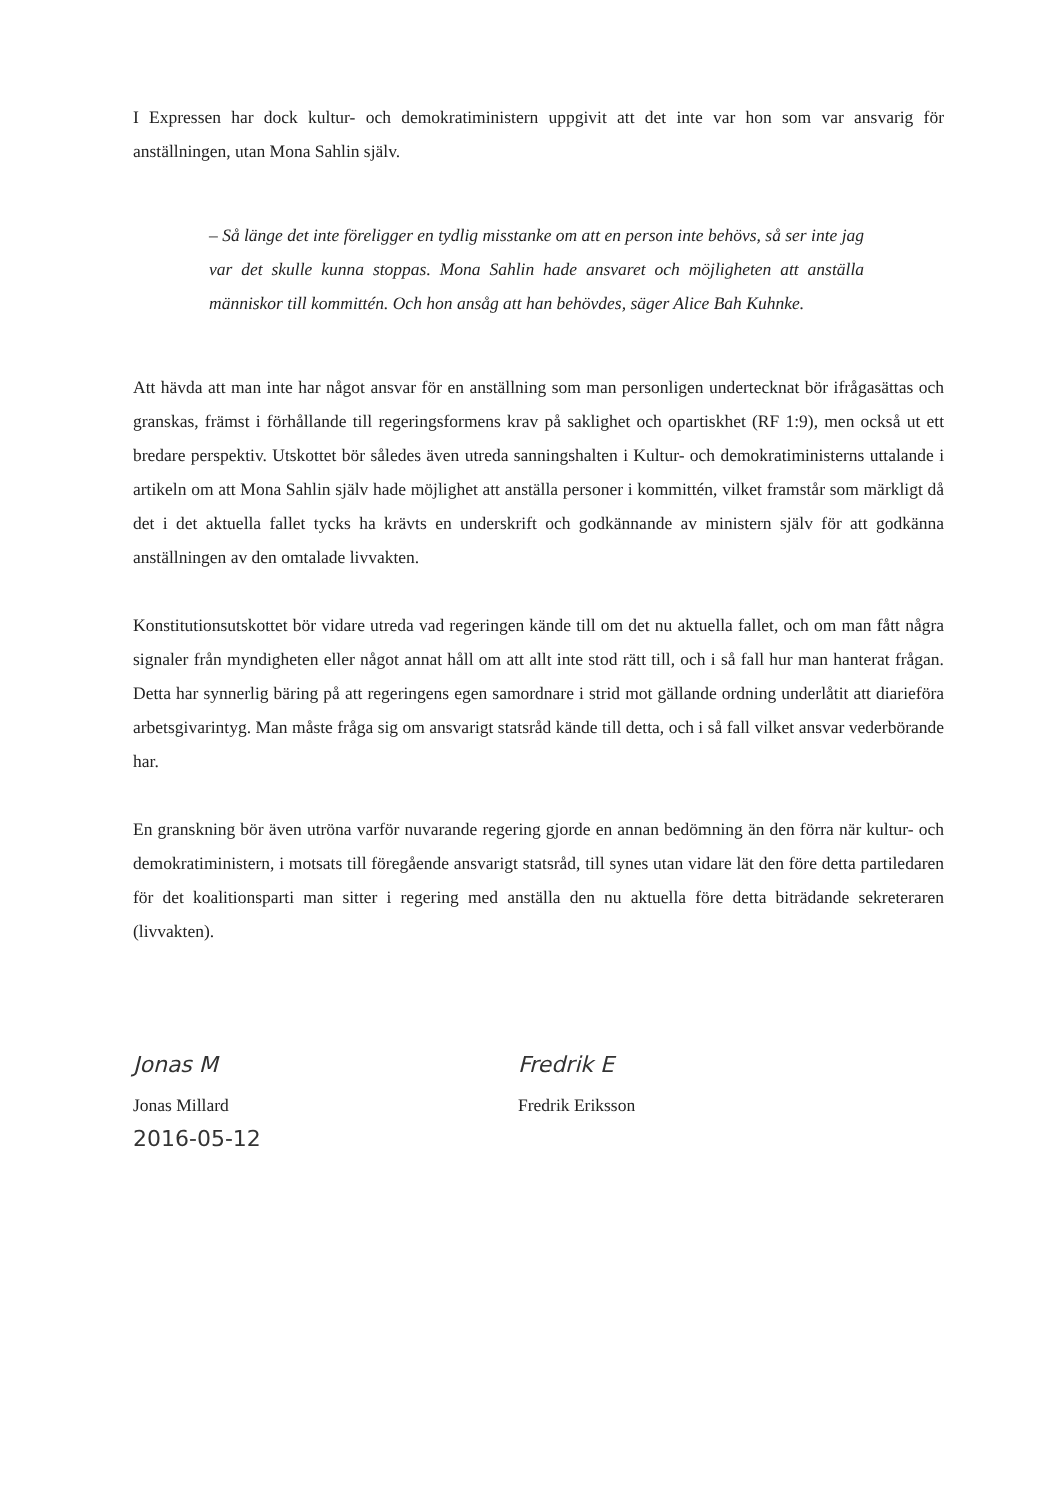I Expressen har dock kultur- och demokratiministern uppgivit att det inte var hon som var ansvarig för anställningen, utan Mona Sahlin själv.
– Så länge det inte föreligger en tydlig misstanke om att en person inte behövs, så ser inte jag var det skulle kunna stoppas. Mona Sahlin hade ansvaret och möjligheten att anställa människor till kommittén. Och hon ansåg att han behövdes, säger Alice Bah Kuhnke.
Att hävda att man inte har något ansvar för en anställning som man personligen undertecknat bör ifrågasättas och granskas, främst i förhållande till regeringsformens krav på saklighet och opartiskhet (RF 1:9), men också ut ett bredare perspektiv. Utskottet bör således även utreda sanningshalten i Kultur- och demokratiministerns uttalande i artikeln om att Mona Sahlin själv hade möjlighet att anställa personer i kommittén, vilket framstår som märkligt då det i det aktuella fallet tycks ha krävts en underskrift och godkännande av ministern själv för att godkänna anställningen av den omtalade livvakten.
Konstitutionsutskottet bör vidare utreda vad regeringen kände till om det nu aktuella fallet, och om man fått några signaler från myndigheten eller något annat håll om att allt inte stod rätt till, och i så fall hur man hanterat frågan. Detta har synnerlig bäring på att regeringens egen samordnare i strid mot gällande ordning underlåtit att diarieföra arbetsgivarintyg. Man måste fråga sig om ansvarigt statsråd kände till detta, och i så fall vilket ansvar vederbörande har.
En granskning bör även utröna varför nuvarande regering gjorde en annan bedömning än den förra när kultur- och demokratiministern, i motsats till föregående ansvarigt statsråd, till synes utan vidare lät den före detta partiledaren för det koalitionsparti man sitter i regering med anställa den nu aktuella före detta biträdande sekreteraren (livvakten).
Jonas M
Jonas Millard
2016-05-12
Fredrik E
Fredrik Eriksson